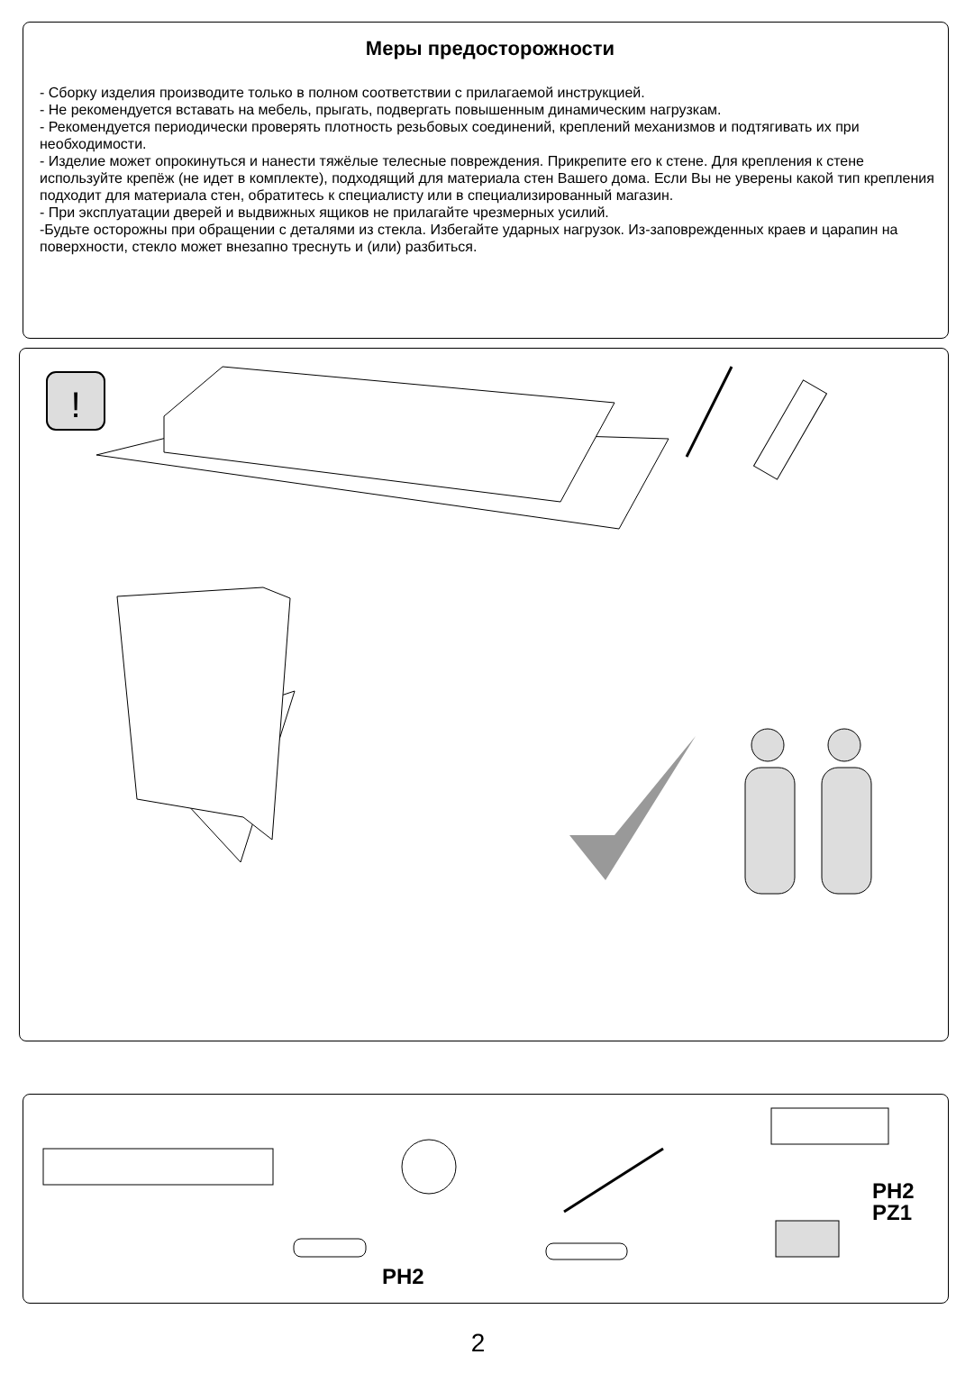Меры предосторожности
- Сборку изделия производите только в полном соответствии с прилагаемой инструкцией.
- Не рекомендуется вставать на мебель, прыгать, подвергать повышенным динамическим нагрузкам.
- Рекомендуется периодически проверять плотность резьбовых соединений, креплений механизмов и подтягивать их при необходимости.
- Изделие может опрокинуться и нанести тяжёлые телесные повреждения. Прикрепите его к стене. Для крепления к стене используйте крепёж (не идет в комплекте), подходящий для материала стен Вашего дома. Если Вы не уверены какой тип крепления подходит для материала стен, обратитесь к специалисту или в специализированный магазин.
- При эксплуатации дверей и выдвижных ящиков не прилагайте чрезмерных усилий.
-Будьте осторожны при обращении с деталями из стекла. Избегайте ударных нагрузок. Из-заповрежденных краев и царапин на поверхности, стекло может внезапно треснуть и (или) разбиться.
!
PH2
PZ1
PH2
2